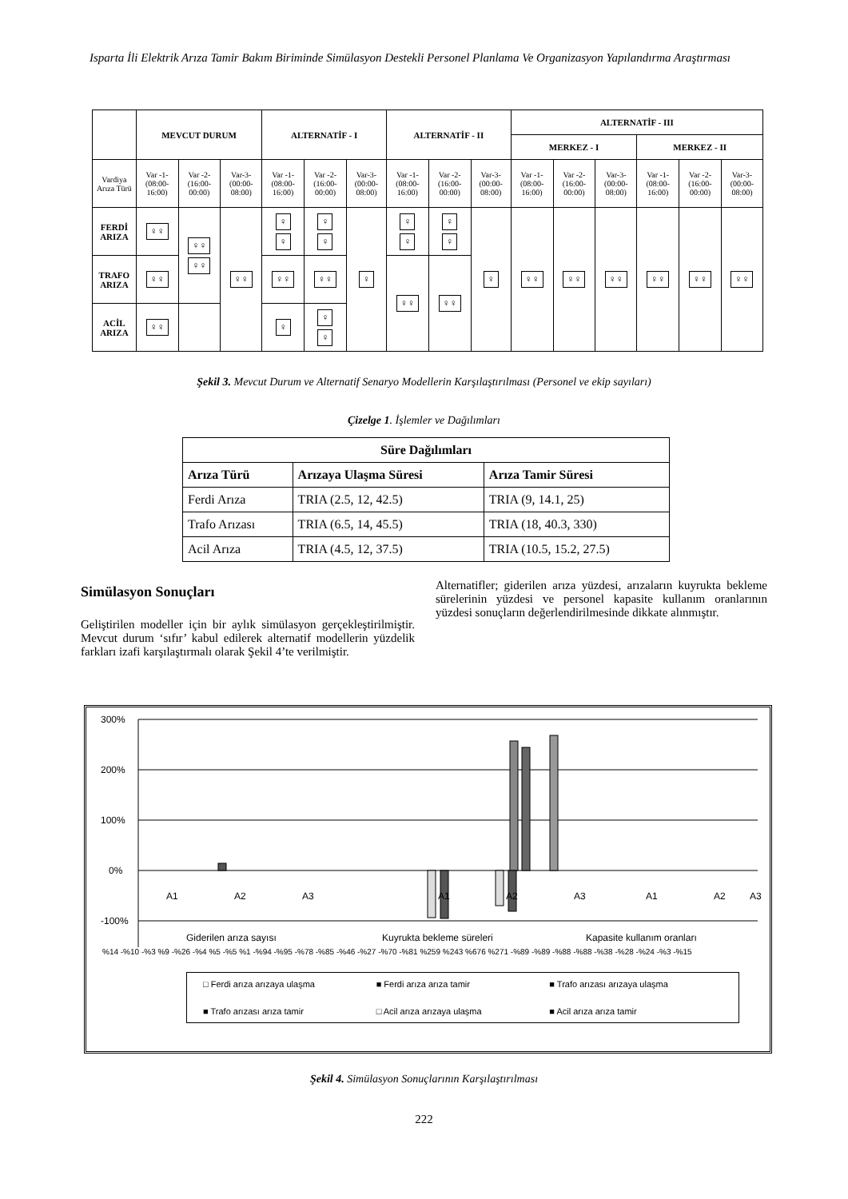Isparta İli Elektrik Arıza Tamir Bakım Biriminde Simülasyon Destekli Personel Planlama Ve Organizasyon Yapılandırma Araştırması
| | MEVCUT DURUM | | | ALTERNATİF - I | | | ALTERNATİF - II | | | ALTERNATİF - III | | | | | |
| --- | --- | --- | --- | --- | --- | --- | --- | --- | --- | --- | --- | --- | --- | --- | --- |
| | | | | | | | | | | MERKEZ - I | | | MERKEZ - II | | |
| Vardiya Arıza Türü | Var -1- (08:00-16:00) | Var -2- (16:00-00:00) | Var-3- (00:00-08:00) | Var -1- (08:00-16:00) | Var -2- (16:00-00:00) | Var-3- (00:00-08:00) | Var -1- (08:00-16:00) | Var -2- (16:00-00:00) | Var-3- (00:00-08:00) | Var -1- (08:00-16:00) | Var -2- (16:00-00:00) | Var-3- (00:00-08:00) | Var -1- (08:00-16:00) | Var -2- (16:00-00:00) | Var-3- (00:00-08:00) |
| FERDİ ARIZA | ♀♀ | ♀♀ ♀♀ | ♀♀ | ♀ ♀ | ♀ ♀ | ♀ | ♀ ♀ | ♀ ♀ | ♀ | ♀♀ | ♀♀ | ♀♀ | ♀♀ | ♀♀ | ♀♀ |
| TRAFO ARIZA | ♀♀ | | | ♀♀ | ♀♀ | | ♀♀ | ♀♀ | | | | | | | |
| ACİL ARIZA | ♀♀ | | | ♀ | ♀ ♀ | | | | | | | | | | |
Şekil 3. Mevcut Durum ve Alternatif Senaryo Modellerin Karşılaştırılması (Personel ve ekip sayıları)
Çizelge 1. İşlemler ve Dağılımları
| Süre Dağılımları | | |
| --- | --- | --- |
| Arıza Türü | Arızaya Ulaşma Süresi | Arıza Tamir Süresi |
| Ferdi Arıza | TRIA (2.5, 12, 42.5) | TRIA (9, 14.1, 25) |
| Trafo Arızası | TRIA (6.5, 14, 45.5) | TRIA (18, 40.3, 330) |
| Acil Arıza | TRIA (4.5, 12, 37.5) | TRIA (10.5, 15.2, 27.5) |
Simülasyon Sonuçları
Geliştirilen modeller için bir aylık simülasyon gerçekleştirilmiştir. Mevcut durum ‘sıfır’ kabul edilerek alternatif modellerin yüzdelik farkları izafi karşılaştırmalı olarak Şekil 4’te verilmiştir.
Alternatifler; giderilen arıza yüzdesi, arızaların kuyrukta bekleme sürelerinin yüzdesi ve personel kapasite kullanım oranlarının yüzdesi sonuçların değerlendirilmesinde dikkate alınmıştır.
300%
200%
100%
0%
-100%
A1
A2
A3
A1
A2
A3
A1
A2
A3
Giderilen arıza sayısı
Kuyrukta bekleme süreleri
Kapasite kullanım oranları
%14 -%10 -%3 %9 -%26 -%4 %5 -%5 %1 -%94 -%95 -%78 -%85 -%46 -%27 -%70 -%81 %259 %243 %676 %271 -%89 -%89 -%88 -%88 -%38 -%28 -%24 -%3 -%15
□ Ferdi arıza arızaya ulaşma ■ Ferdi arıza arıza tamir ■ Trafo arızası arızaya ulaşma ■ Trafo arızası arıza tamir □ Acil arıza arızaya ulaşma ■ Acil arıza arıza tamir
Şekil 4. Simülasyon Sonuçlarının Karşılaştırılması
222